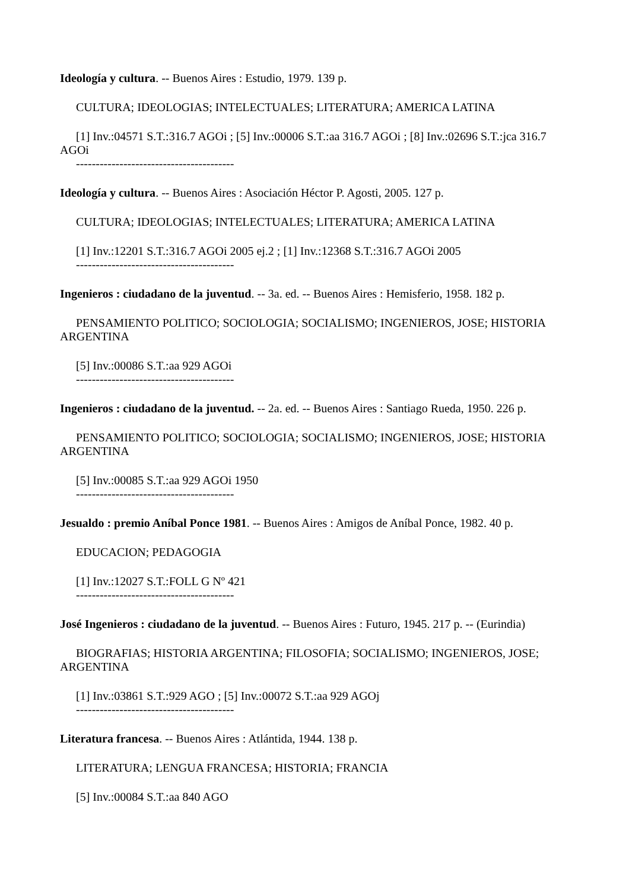Ideología y cultura. -- Buenos Aires : Estudio, 1979. 139 p.
CULTURA; IDEOLOGIAS; INTELECTUALES; LITERATURA; AMERICA LATINA
[1] Inv.:04571 S.T.:316.7 AGOi ; [5] Inv.:00006 S.T.:aa 316.7 AGOi ; [8] Inv.:02696 S.T.:jca 316.7 AGOi
----------------------------------------
Ideología y cultura. -- Buenos Aires : Asociación Héctor P. Agosti, 2005. 127 p.
CULTURA; IDEOLOGIAS; INTELECTUALES; LITERATURA; AMERICA LATINA
[1] Inv.:12201 S.T.:316.7 AGOi 2005 ej.2 ; [1] Inv.:12368 S.T.:316.7 AGOi 2005
----------------------------------------
Ingenieros : ciudadano de la juventud. -- 3a. ed. -- Buenos Aires : Hemisferio, 1958. 182 p.
PENSAMIENTO POLITICO; SOCIOLOGIA; SOCIALISMO; INGENIEROS, JOSE; HISTORIA ARGENTINA
[5] Inv.:00086 S.T.:aa 929 AGOi
----------------------------------------
Ingenieros : ciudadano de la juventud. -- 2a. ed. -- Buenos Aires : Santiago Rueda, 1950. 226 p.
PENSAMIENTO POLITICO; SOCIOLOGIA; SOCIALISMO; INGENIEROS, JOSE; HISTORIA ARGENTINA
[5] Inv.:00085 S.T.:aa 929 AGOi 1950
----------------------------------------
Jesualdo : premio Aníbal Ponce 1981. -- Buenos Aires : Amigos de Aníbal Ponce, 1982. 40 p.
EDUCACION; PEDAGOGIA
[1] Inv.:12027 S.T.:FOLL G Nº 421
----------------------------------------
José Ingenieros : ciudadano de la juventud. -- Buenos Aires : Futuro, 1945. 217 p. -- (Eurindia)
BIOGRAFIAS; HISTORIA ARGENTINA; FILOSOFIA; SOCIALISMO; INGENIEROS, JOSE; ARGENTINA
[1] Inv.:03861 S.T.:929 AGO ; [5] Inv.:00072 S.T.:aa 929 AGOj
----------------------------------------
Literatura francesa. -- Buenos Aires : Atlántida, 1944. 138 p.
LITERATURA; LENGUA FRANCESA; HISTORIA; FRANCIA
[5] Inv.:00084 S.T.:aa 840 AGO